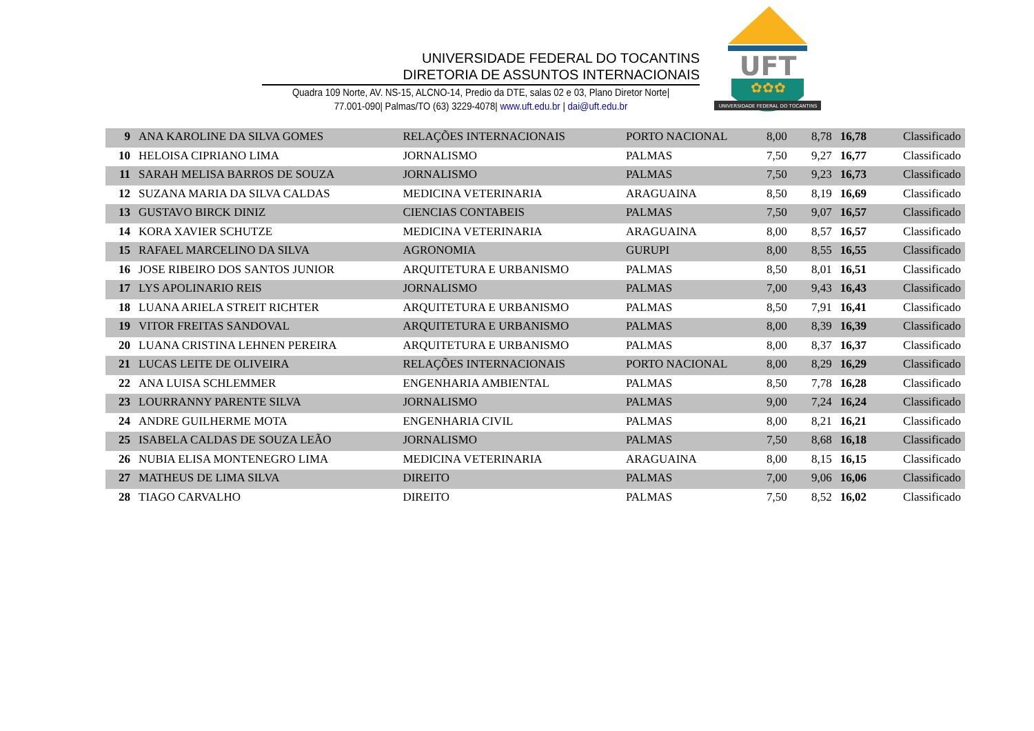UNIVERSIDADE FEDERAL DO TOCANTINS
DIRETORIA DE ASSUNTOS INTERNACIONAIS
Quadra 109 Norte, AV. NS-15, ALCNO-14, Predio da DTE, salas 02 e 03, Plano Diretor Norte|
77.001-090| Palmas/TO (63) 3229-4078| www.uft.edu.br | dai@uft.edu.br
UFT
✿✿✿
UNIVERSIDADE FEDERAL DO TOCANTINS
| 9 | ANA KAROLINE DA SILVA GOMES | RELAÇÕES INTERNACIONAIS | PORTO NACIONAL | 8,00 | 8,78 | 16,78 | Classificado |
| 10 | HELOISA CIPRIANO LIMA | JORNALISMO | PALMAS | 7,50 | 9,27 | 16,77 | Classificado |
| 11 | SARAH MELISA BARROS DE SOUZA | JORNALISMO | PALMAS | 7,50 | 9,23 | 16,73 | Classificado |
| 12 | SUZANA MARIA DA SILVA CALDAS | MEDICINA VETERINARIA | ARAGUAINA | 8,50 | 8,19 | 16,69 | Classificado |
| 13 | GUSTAVO BIRCK DINIZ | CIENCIAS CONTABEIS | PALMAS | 7,50 | 9,07 | 16,57 | Classificado |
| 14 | KORA XAVIER SCHUTZE | MEDICINA VETERINARIA | ARAGUAINA | 8,00 | 8,57 | 16,57 | Classificado |
| 15 | RAFAEL MARCELINO DA SILVA | AGRONOMIA | GURUPI | 8,00 | 8,55 | 16,55 | Classificado |
| 16 | JOSE RIBEIRO DOS SANTOS JUNIOR | ARQUITETURA E URBANISMO | PALMAS | 8,50 | 8,01 | 16,51 | Classificado |
| 17 | LYS APOLINARIO REIS | JORNALISMO | PALMAS | 7,00 | 9,43 | 16,43 | Classificado |
| 18 | LUANA ARIELA STREIT RICHTER | ARQUITETURA E URBANISMO | PALMAS | 8,50 | 7,91 | 16,41 | Classificado |
| 19 | VITOR FREITAS SANDOVAL | ARQUITETURA E URBANISMO | PALMAS | 8,00 | 8,39 | 16,39 | Classificado |
| 20 | LUANA CRISTINA LEHNEN PEREIRA | ARQUITETURA E URBANISMO | PALMAS | 8,00 | 8,37 | 16,37 | Classificado |
| 21 | LUCAS LEITE DE OLIVEIRA | RELAÇÕES INTERNACIONAIS | PORTO NACIONAL | 8,00 | 8,29 | 16,29 | Classificado |
| 22 | ANA LUISA SCHLEMMER | ENGENHARIA AMBIENTAL | PALMAS | 8,50 | 7,78 | 16,28 | Classificado |
| 23 | LOURRANNY PARENTE SILVA | JORNALISMO | PALMAS | 9,00 | 7,24 | 16,24 | Classificado |
| 24 | ANDRE GUILHERME MOTA | ENGENHARIA CIVIL | PALMAS | 8,00 | 8,21 | 16,21 | Classificado |
| 25 | ISABELA CALDAS DE SOUZA LEÃO | JORNALISMO | PALMAS | 7,50 | 8,68 | 16,18 | Classificado |
| 26 | NUBIA ELISA MONTENEGRO LIMA | MEDICINA VETERINARIA | ARAGUAINA | 8,00 | 8,15 | 16,15 | Classificado |
| 27 | MATHEUS DE LIMA SILVA | DIREITO | PALMAS | 7,00 | 9,06 | 16,06 | Classificado |
| 28 | TIAGO CARVALHO | DIREITO | PALMAS | 7,50 | 8,52 | 16,02 | Classificado |